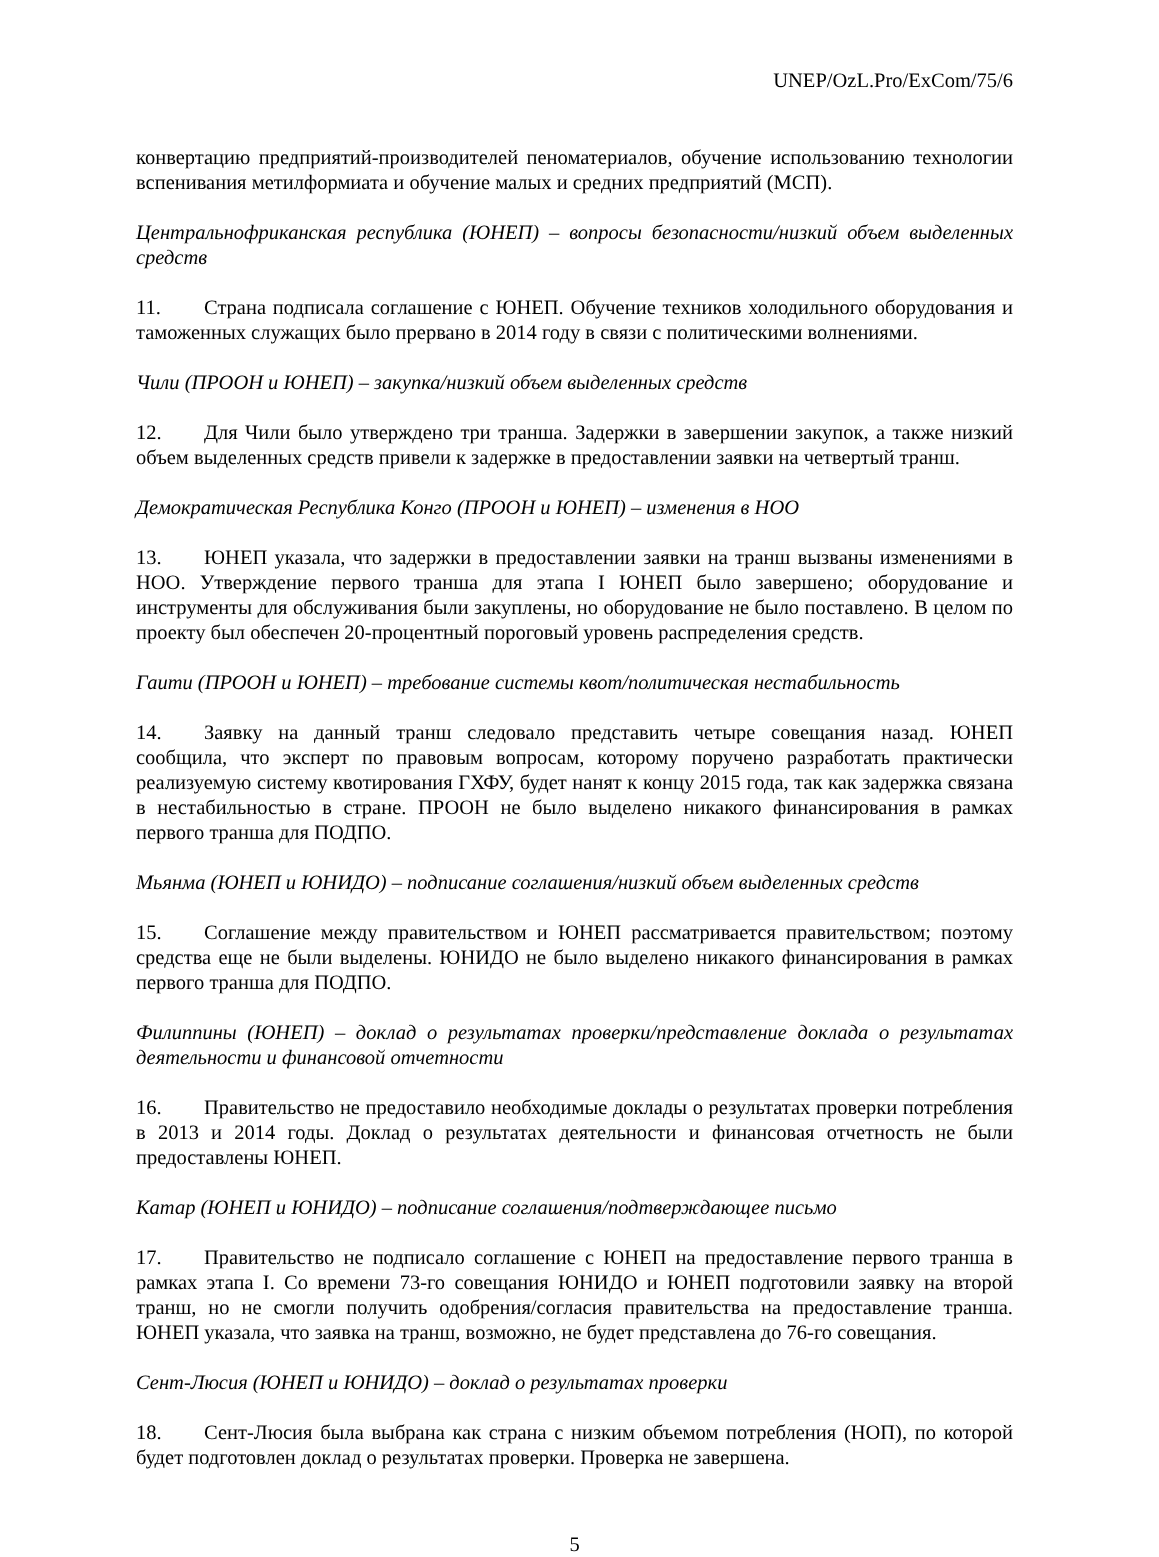UNEP/OzL.Pro/ExCom/75/6
конвертацию предприятий-производителей пеноматериалов, обучение использованию технологии вспенивания метилформиата и обучение малых и средних предприятий (МСП).
Центральнофриканская республика (ЮНЕП) – вопросы безопасности/низкий объем выделенных средств
11. Страна подписала соглашение с ЮНЕП. Обучение техников холодильного оборудования и таможенных служащих было прервано в 2014 году в связи с политическими волнениями.
Чили (ПРООН и ЮНЕП) – закупка/низкий объем выделенных средств
12. Для Чили было утверждено три транша. Задержки в завершении закупок, а также низкий объем выделенных средств привели к задержке в предоставлении заявки на четвертый транш.
Демократическая Республика Конго (ПРООН и ЮНЕП) – изменения в НОО
13. ЮНЕП указала, что задержки в предоставлении заявки на транш вызваны изменениями в НОО. Утверждение первого транша для этапа I ЮНЕП было завершено; оборудование и инструменты для обслуживания были закуплены, но оборудование не было поставлено. В целом по проекту был обеспечен 20-процентный пороговый уровень распределения средств.
Гаити (ПРООН и ЮНЕП) – требование системы квот/политическая нестабильность
14. Заявку на данный транш следовало представить четыре совещания назад. ЮНЕП сообщила, что эксперт по правовым вопросам, которому поручено разработать практически реализуемую систему квотирования ГХФУ, будет нанят к концу 2015 года, так как задержка связана в нестабильностью в стране. ПРООН не было выделено никакого финансирования в рамках первого транша для ПОДПО.
Мьянма (ЮНЕП и ЮНИДО) – подписание соглашения/низкий объем выделенных средств
15. Соглашение между правительством и ЮНЕП рассматривается правительством; поэтому средства еще не были выделены. ЮНИДО не было выделено никакого финансирования в рамках первого транша для ПОДПО.
Филиппины (ЮНЕП) – доклад о результатах проверки/представление доклада о результатах деятельности и финансовой отчетности
16. Правительство не предоставило необходимые доклады о результатах проверки потребления в 2013 и 2014 годы. Доклад о результатах деятельности и финансовая отчетность не были предоставлены ЮНЕП.
Катар (ЮНЕП и ЮНИДО) – подписание соглашения/подтверждающее письмо
17. Правительство не подписало соглашение с ЮНЕП на предоставление первого транша в рамках этапа I. Со времени 73-го совещания ЮНИДО и ЮНЕП подготовили заявку на второй транш, но не смогли получить одобрения/согласия правительства на предоставление транша. ЮНЕП указала, что заявка на транш, возможно, не будет представлена до 76-го совещания.
Сент-Люсия (ЮНЕП и ЮНИДО) – доклад о результатах проверки
18. Сент-Люсия была выбрана как страна с низким объемом потребления (НОП), по которой будет подготовлен доклад о результатах проверки. Проверка не завершена.
5